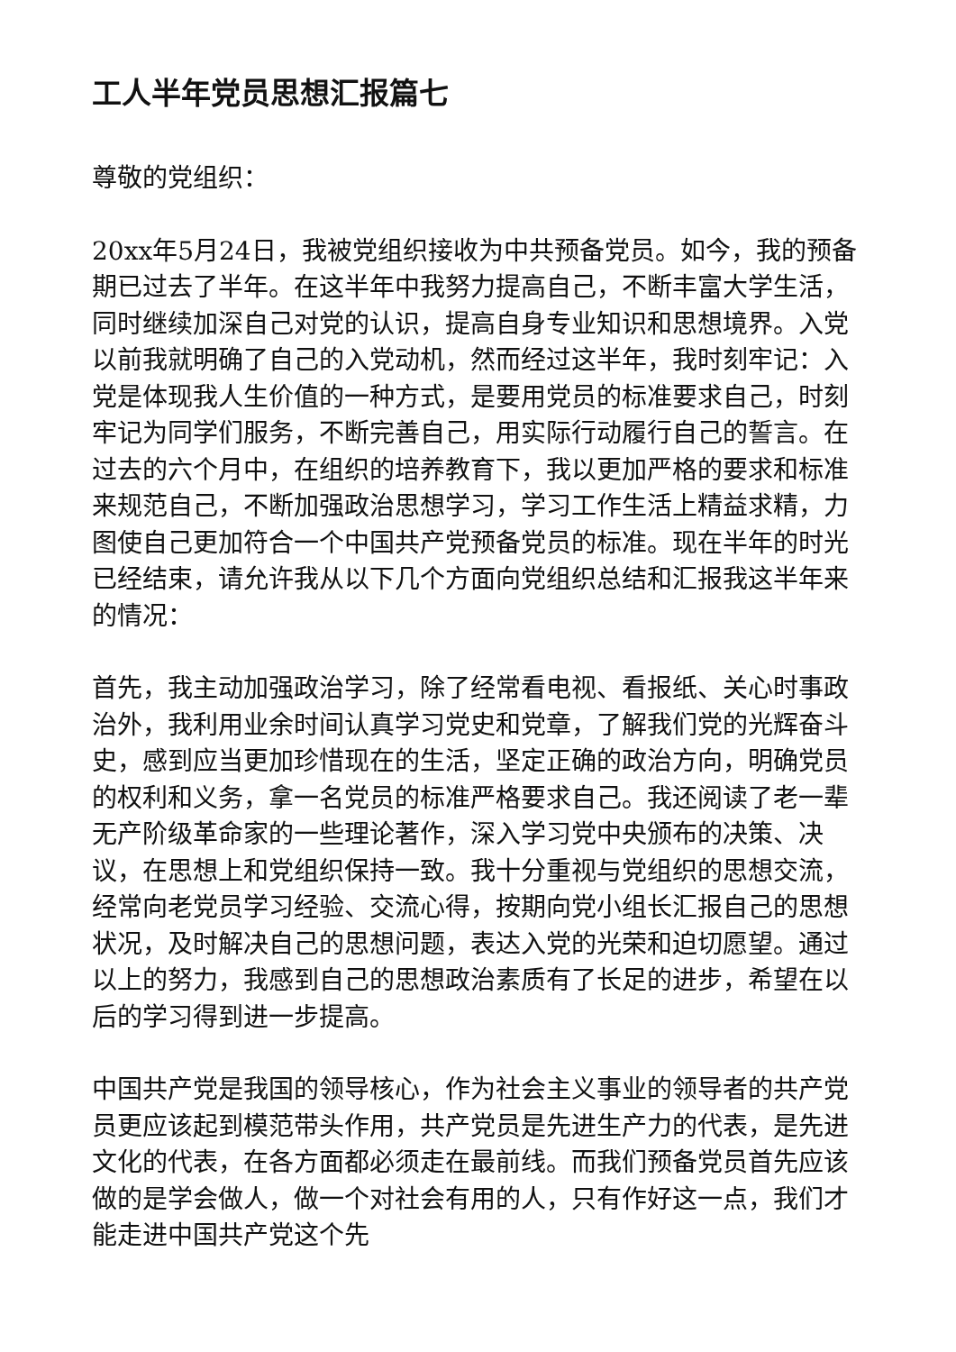工人半年党员思想汇报篇七
尊敬的党组织：
20xx年5月24日，我被党组织接收为中共预备党员。如今，我的预备期已过去了半年。在这半年中我努力提高自己，不断丰富大学生活，同时继续加深自己对党的认识，提高自身专业知识和思想境界。入党以前我就明确了自己的入党动机，然而经过这半年，我时刻牢记：入党是体现我人生价值的一种方式，是要用党员的标准要求自己，时刻牢记为同学们服务，不断完善自己，用实际行动履行自己的誓言。在过去的六个月中，在组织的培养教育下，我以更加严格的要求和标准来规范自己，不断加强政治思想学习，学习工作生活上精益求精，力图使自己更加符合一个中国共产党预备党员的标准。现在半年的时光已经结束，请允许我从以下几个方面向党组织总结和汇报我这半年来的情况：
首先，我主动加强政治学习，除了经常看电视、看报纸、关心时事政治外，我利用业余时间认真学习党史和党章，了解我们党的光辉奋斗史，感到应当更加珍惜现在的生活，坚定正确的政治方向，明确党员的权利和义务，拿一名党员的标准严格要求自己。我还阅读了老一辈无产阶级革命家的一些理论著作，深入学习党中央颁布的决策、决议，在思想上和党组织保持一致。我十分重视与党组织的思想交流，经常向老党员学习经验、交流心得，按期向党小组长汇报自己的思想状况，及时解决自己的思想问题，表达入党的光荣和迫切愿望。通过以上的努力，我感到自己的思想政治素质有了长足的进步，希望在以后的学习得到进一步提高。
中国共产党是我国的领导核心，作为社会主义事业的领导者的共产党员更应该起到模范带头作用，共产党员是先进生产力的代表，是先进文化的代表，在各方面都必须走在最前线。而我们预备党员首先应该做的是学会做人，做一个对社会有用的人，只有作好这一点，我们才能走进中国共产党这个先